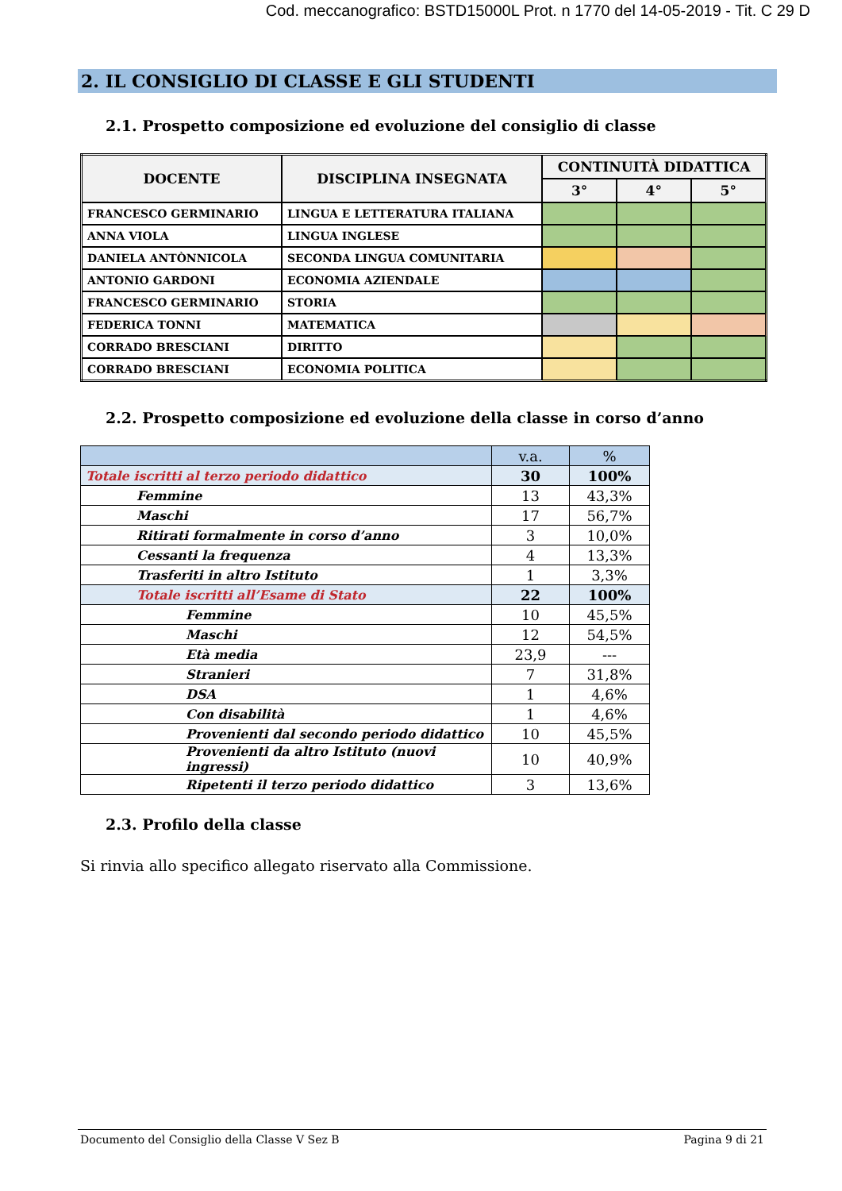Cod. meccanografico: BSTD15000L Prot. n 1770 del 14-05-2019 - Tit. C 29 D
2. IL CONSIGLIO DI CLASSE E GLI STUDENTI
2.1. Prospetto composizione ed evoluzione del consiglio di classe
| DOCENTE | DISCIPLINA INSEGNATA | CONTINUITÀ DIDATTICA | | |
| --- | --- | --- | --- | --- |
| | | 3° | 4° | 5° |
| FRANCESCO GERMINARIO | LINGUA E LETTERATURA ITALIANA | | | |
| ANNA VIOLA | LINGUA INGLESE | | | |
| DANIELA ANTÒNNICOLA | SECONDA LINGUA COMUNITARIA | | | |
| ANTONIO GARDONI | ECONOMIA AZIENDALE | | | |
| FRANCESCO GERMINARIO | STORIA | | | |
| FEDERICA TONNI | MATEMATICA | | | |
| CORRADO BRESCIANI | DIRITTO | | | |
| CORRADO BRESCIANI | ECONOMIA POLITICA | | | |
2.2. Prospetto composizione ed evoluzione della classe in corso d’anno
| | v.a. | % |
| Totale iscritti al terzo periodo didattico | 30 | 100% |
| Femmine | 13 | 43,3% |
| Maschi | 17 | 56,7% |
| Ritirati formalmente in corso d’anno | 3 | 10,0% |
| Cessanti la frequenza | 4 | 13,3% |
| Trasferiti in altro Istituto | 1 | 3,3% |
| Totale iscritti all’Esame di Stato | 22 | 100% |
| Femmine | 10 | 45,5% |
| Maschi | 12 | 54,5% |
| Età media | 23,9 | --- |
| Stranieri | 7 | 31,8% |
| DSA | 1 | 4,6% |
| Con disabilità | 1 | 4,6% |
| Provenienti dal secondo periodo didattico | 10 | 45,5% |
| Provenienti da altro Istituto (nuovi ingressi) | 10 | 40,9% |
| Ripetenti il terzo periodo didattico | 3 | 13,6% |
2.3. Profilo della classe
Si rinvia allo specifico allegato riservato alla Commissione.
Documento del Consiglio della Classe V Sez B Pagina 9 di 21